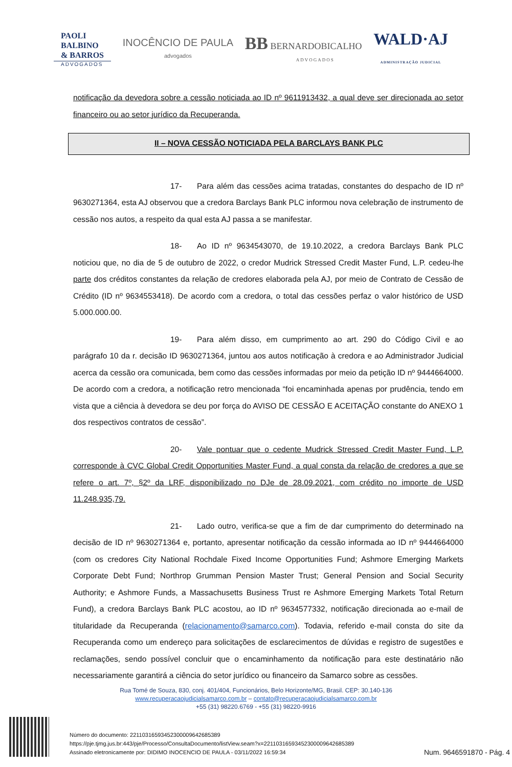PAOLI
BALBINO
& BARROS
ADVOGADOS
INOCÊNCIO DE PAULA
advogados
BB BERNARDOBICALHO
ADVOGADOS
WALD·AJ
ADMINISTRAÇÃO JUDICIAL
notificação da devedora sobre a cessão noticiada ao ID nº 9611913432, a qual deve ser direcionada ao setor financeiro ou ao setor jurídico da Recuperanda.
II – NOVA CESSÃO NOTICIADA PELA BARCLAYS BANK PLC
17- Para além das cessões acima tratadas, constantes do despacho de ID nº 9630271364, esta AJ observou que a credora Barclays Bank PLC informou nova celebração de instrumento de cessão nos autos, a respeito da qual esta AJ passa a se manifestar.
18- Ao ID nº 9634543070, de 19.10.2022, a credora Barclays Bank PLC noticiou que, no dia de 5 de outubro de 2022, o credor Mudrick Stressed Credit Master Fund, L.P. cedeu-lhe parte dos créditos constantes da relação de credores elaborada pela AJ, por meio de Contrato de Cessão de Crédito (ID nº 9634553418). De acordo com a credora, o total das cessões perfaz o valor histórico de USD 5.000.000.00.
19- Para além disso, em cumprimento ao art. 290 do Código Civil e ao parágrafo 10 da r. decisão ID 9630271364, juntou aos autos notificação à credora e ao Administrador Judicial acerca da cessão ora comunicada, bem como das cessões informadas por meio da petição ID nº 9444664000. De acordo com a credora, a notificação retro mencionada “foi encaminhada apenas por prudência, tendo em vista que a ciência à devedora se deu por força do AVISO DE CESSÃO E ACEITAÇÃO constante do ANEXO 1 dos respectivos contratos de cessão”.
20- Vale pontuar que o cedente Mudrick Stressed Credit Master Fund, L.P. corresponde à CVC Global Credit Opportunities Master Fund, a qual consta da relação de credores a que se refere o art. 7º, §2º da LRF, disponibilizado no DJe de 28.09.2021, com crédito no importe de USD 11.248.935,79.
21- Lado outro, verifica-se que a fim de dar cumprimento do determinado na decisão de ID nº 9630271364 e, portanto, apresentar notificação da cessão informada ao ID nº 9444664000 (com os credores City National Rochdale Fixed Income Opportunities Fund; Ashmore Emerging Markets Corporate Debt Fund; Northrop Grumman Pension Master Trust; General Pension and Social Security Authority; e Ashmore Funds, a Massachusetts Business Trust re Ashmore Emerging Markets Total Return Fund), a credora Barclays Bank PLC acostou, ao ID nº 9634577332, notificação direcionada ao e-mail de titularidade da Recuperanda (relacionamento@samarco.com). Todavia, referido e-mail consta do site da Recuperanda como um endereço para solicitações de esclarecimentos de dúvidas e registro de sugestões e reclamações, sendo possível concluir que o encaminhamento da notificação para este destinatário não necessariamente garantirá a ciência do setor jurídico ou financeiro da Samarco sobre as cessões.
Rua Tomé de Souza, 830, conj. 401/404, Funcionários, Belo Horizonte/MG, Brasil. CEP: 30.140-136
www.recuperacaojudicialsamarco.com.br – contato@recuperacaojudicialsamarco.com.br
+55 (31) 98220.6769 - +55 (31) 98220-9916
Número do documento: 22110316593452300009642685389
https://pje.tjmg.jus.br:443/pje/Processo/ConsultaDocumento/listView.seam?x=22110316593452300009642685389
Assinado eletronicamente por: DIDIMO INOCENCIO DE PAULA - 03/11/2022 16:59:34
Num. 9646591870 - Pág. 4